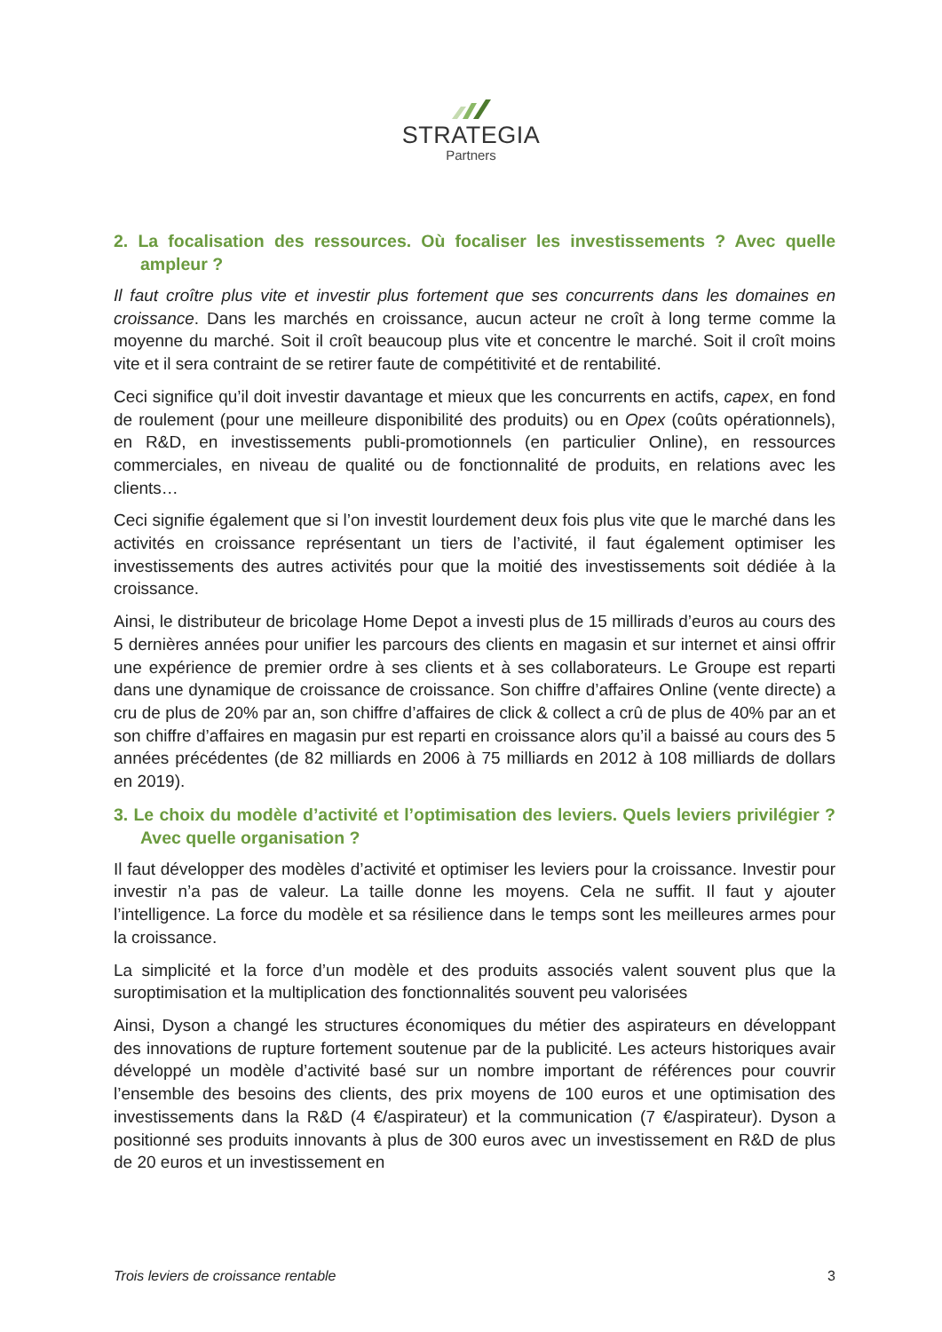STRATEGIA
Partners
2. La focalisation des ressources. Où focaliser les investissements ? Avec quelle ampleur ?
Il faut croître plus vite et investir plus fortement que ses concurrents dans les domaines en croissance. Dans les marchés en croissance, aucun acteur ne croît à long terme comme la moyenne du marché. Soit il croît beaucoup plus vite et concentre le marché. Soit il croît moins vite et il sera contraint de se retirer faute de compétitivité et de rentabilité.
Ceci significe qu’il doit investir davantage et mieux que les concurrents en actifs, capex, en fond de roulement (pour une meilleure disponibilité des produits) ou en Opex (coûts opérationnels), en R&D, en investissements publi-promotionnels (en particulier Online), en ressources commerciales, en niveau de qualité ou de fonctionnalité de produits, en relations avec les clients…
Ceci signifie également que si l’on investit lourdement deux fois plus vite que le marché dans les activités en croissance représentant un tiers de l’activité, il faut également optimiser les investissements des autres activités pour que la moitié des investissements soit dédiée à la croissance.
Ainsi, le distributeur de bricolage Home Depot a investi plus de 15 millirads d’euros au cours des 5 dernières années pour unifier les parcours des clients en magasin et sur internet et ainsi offrir une expérience de premier ordre à ses clients et à ses collaborateurs. Le Groupe est reparti dans une dynamique de croissance de croissance. Son chiffre d’affaires Online (vente directe) a cru de plus de 20% par an, son chiffre d’affaires de click & collect a crû de plus de 40% par an et son chiffre d’affaires en magasin pur est reparti en croissance alors qu’il a baissé au cours des 5 années précédentes (de 82 milliards en 2006 à 75 milliards en 2012 à 108 milliards de dollars en 2019).
3. Le choix du modèle d’activité et l’optimisation des leviers. Quels leviers privilégier ? Avec quelle organisation ?
Il faut développer des modèles d’activité et optimiser les leviers pour la croissance. Investir pour investir n’a pas de valeur. La taille donne les moyens. Cela ne suffit. Il faut y ajouter l’intelligence. La force du modèle et sa résilience dans le temps sont les meilleures armes pour la croissance.
La simplicité et la force d’un modèle et des produits associés valent souvent plus que la suroptimisation et la multiplication des fonctionnalités souvent peu valorisées
Ainsi, Dyson a changé les structures économiques du métier des aspirateurs en développant des innovations de rupture fortement soutenue par de la publicité. Les acteurs historiques avair développé un modèle d’activité basé sur un nombre important de références pour couvrir l’ensemble des besoins des clients, des prix moyens de 100 euros et une optimisation des investissements dans la R&D (4 €/aspirateur) et la communication (7 €/aspirateur). Dyson a positionné ses produits innovants à plus de 300 euros avec un investissement en R&D de plus de 20 euros et un investissement en
Trois leviers de croissance rentable 3